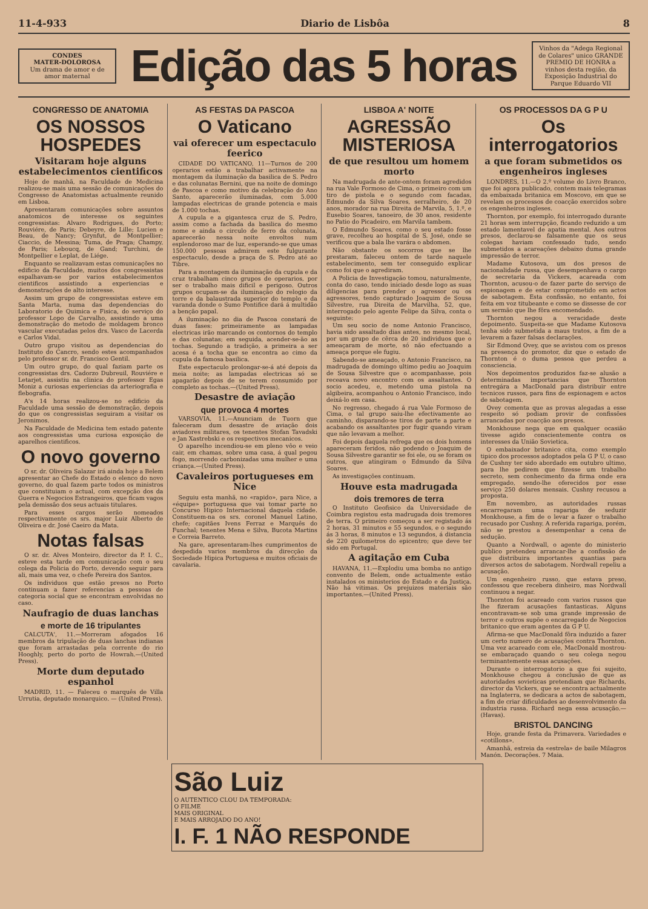11-4-933 Diario de Lisbôa 8
CONDES
MATER-DOLOROSA
Um drama de amor e de amor maternal
Edição das 5 horas
Vinhos da "Adega Regional de Colares" unico GRANDE PREMIO DE HONRA a vinhos desta região, da Exposição Industrial do Parque Eduardo VII
CONGRESSO DE ANATOMIA
OS NOSSOS HOSPEDES
Visitaram hoje alguns estabelecimentos cientificos
Hoje de manhã, na Faculdade de Medicina realizou-se mais uma sessão de comunicações do Congresso de Anatomistas actualmente reunido em Lisboa.
Apresentaram comunicações sobre assuntos anatomicos de interesse os seguintes congressistas: Alvaro Rodrigues, do Porto; Rouviére, de Paris; Debeyre, de Lille; Lucien e Beau, de Nancy; Grynfut, de Montpellier; Ciaccio, de Messina; Tuma, de Praga; Champy, de Paris; Leboucq, de Gand; Turchini, de Montpellier e Leplat, de Liége.
Enquanto se realizavam estas comunicações no edificio da Faculdade, muitos dos congressistas espalhavam-se por varios estabelecimentos cientificos assistindo a experiencias e demonstrações de alto interesse.
Assim um grupo de congressistas esteve em Santa Marta, numa das dependencias do Laboratorio de Quimica e Fisica, do serviço do professor Lopo de Carvalho, assistindo a uma demonstração do metodo de moldagem bronco vascular executadas pelos drs. Vasco de Lacerda e Carlos Vidal.
Outro grupo visitou as dependencias do Instituto do Cancro, sendo estes acompanhados pelo professor sr. dr. Francisco Gentil.
Um outro grupo, do qual faziam parte os congressistas drs. Cadorzo Dubreuil, Rouviére e Letarjet, assistiu na clinica do professor Egas Moniz a curiosas experiencias da arteriografia e flebografia.
A's 14 horas realizou-se no edificio da Faculdade uma sessão de demonstração, depois do que os congressistas seguiram a visitar os Jeronimos.
Na Faculdade de Medicina tem estado patente aos congressistas uma curiosa exposição de aparelhos cientificos.
O novo governo
O sr. dr. Oliveira Salazar irá ainda hoje a Belem apresentar ao Chefe do Estado o elenco do novo governo, do qual fazem parte todos os ministros que constituiam o actual, com excepção dos da Guerra e Negocios Estrangeiros, que ficam vagos pela demissão dos seus actuais titulares.
Para esses cargos serão nomeados respectivamente os srs. major Luiz Alberto de Oliveira e dr. José Caeiro da Mata.
Notas falsas
O sr. dr. Alves Monteiro, director da P. I. C., esteve esta tarde em comunicação com o seu colega da Policia do Porto, devendo seguir para ali, mais uma vez, o chefe Pereira dos Santos.
Os individuos que estão presos no Porto continuam a fazer referencias a pessoas de categoria social que se encontram envolvidas no caso.
Naufragio de duas lanchas
e morte de 16 tripulantes
CALCUTA', 11.—Morreram afogados 16 membros da tripulação de duas lanchas indianas que foram arrastadas pela corrente do rio Hooghly, perto do porto de Howrah.—(United Press).
Morte dum deputado espanhol
MADRID, 11. — Faleceu o marquês de Villa Urrutia, deputado monarquico. — (United Press).
AS FESTAS DA PASCOA
O Vaticano
vai oferecer um espectaculo feerico
CIDADE DO VATICANO, 11—Turnos de 200 operarios estão a trabalhar activamente na montagem da iluminação da basilica de S. Pedro e das colunatas Bernini, que na noite de domingo de Pascoa e como motivo da celebração do Ano Santo, aparecerão iluminadas, com 5.000 lampadas electricas de grande potencia e mais de 1.000 tochas.
A cupula e a gigantesca cruz de S. Pedro, assim como a fachada da basilica do mesmo nome e ainda o circulo de ferro da colunata, aparecerão nessa noite envoltos num esplendoroso mar de luz, esperando-se que umas 150.000 pessoas admirem este fulgurante espectaculo, desde a praça de S. Pedro até ao Tibre.
Para a montagem da iluminação da cupula e da cruz trabalham cinco grupos de operarios, por ser o trabalho mais dificil e perigoso. Outros grupos ocupam-se da iluminação do relogio da torre e da balaustrada superior do templo e da varanda donde o Sumo Pontifice dará á multidão a benção papal.
A iluminação no dia de Pascoa constará de duas fases: primeiramente as lampadas electricas irão marcando os contornos do templo e das colunatas; em seguida, acender-se-ão as tochas. Segundo a tradição, a primeira a ser acesa é a tocha que se encontra ao cimo da cupula da famosa basilica.
Este espectaculo prolongar-se-á até depois da meia noite; as lampadas electricas só se apagarão depois de se terem consumido por completo as tochas.—(United Press).
Desastre de aviação
que provoca 4 mortes
VARSOVIA, 11.—Anunciam de Tuorn que faleceram dum desastre de aviação dois aviadores militares, os tenentes Stofan Tavadski e Jan Xastrebski e os respectivos mecanicos.
O aparelho incendiou-se em pleno vôo e veio cair, em chamas, sobre uma casa, á qual pegou fogo, morrendo carbonizadas uma mulher e uma criança.—(United Press).
Cavaleiros portugueses em Nice
Seguiu esta manhã, no «rapido», para Nice, a «équipe» portuguesa que vai tomar parte no Concurso Hipico Internacional daquela cidade. Constituem-na os srs. coronel Manuel Latino, chefe; capitães Ivens Ferraz e Marquês do Funchal; tenentes Mena e Silva, Bucota Martins e Correia Barreto.
Na gare, apresentaram-lhes cumprimentos de despedida varios membros da direcção da Sociedade Hipica Portuguesa e muitos oficiais de cavalaria.
LISBOA A' NOITE
AGRESSÃO MISTERIOSA
de que resultou um homem morto
Na madrugada de ante-ontem foram agredidos na rua Vale Formoso de Cima, o primeiro com um tiro de pistola e o segundo com facadas, Edmundo da Silva Soares, serralheiro, de 20 anos, morador na rua Direita de Marvila, 5, 1.º, e Eusebio Soares, tanoeiro, de 30 anos, residente no Patio do Picadeiro, em Marvila tambem.
O Edmundo Soares, como o seu estado fosse grave, recolheu ao hospital de S. José, onde se verificou que a bala lhe varára o abdomen.
Não obstante os socorros que se lhe prestaram, faleceu ontem de tarde naquele estabelecimento, sem ter conseguido explicar como foi que o agrediram.
A Policia de Investigação tomou, naturalmente, conta do caso, tendo iniciado desde logo as suas diligencias para prender o agressor ou os agressores, tendo capturado Joaquim de Sousa Silvestre, rua Direita de Marvilha, 52, que, interrogado pelo agente Felipe da Silva, conta o seguinte:
Um seu socio de nome Antonio Francisco, havia sido assaltado dias antes, no mesmo local, por um grupo de cêrca de 20 individuos que o ameaçaram de morte, só não efectuando a ameaça porque ele fugiu.
Sabendo-se ameaçado, o Antonio Francisco, na madrugada de domingo ultimo pediu ao Joaquim de Sousa Silvestre que o acompanhasse, pois receava novo encontro com os assaltantes. O socio acedeu, e, metendo uma pistola na algibeira, acompanhou o Antonio Francisco, indo deixá-lo em casa.
No regresso, chegado á rua Vale Formoso de Cima, o tal grupo saiu-lhe efectivamente ao caminho, disparando-se tiros de parte a parte e acabando os assaltantes por fugir quando viram que não levavam a melhor.
Foi depois daquela refrega que os dois homens apareceram feridos, não podendo o Joaquim de Sousa Silvestre garantir se foi ele, ou se foram os outros, que atingiram o Edmundo da Silva Soares.
As investigações continuam.
Houve esta madrugada
dois tremores de terra
O Instituto Geofisico da Universidade de Coimbra registou esta madrugada dois tremores de terra. O primeiro começou a ser registado ás 2 horas, 31 minutos e 55 segundos, e o segundo ás 3 horas, 8 minutos e 13 segundos, á distancia de 220 quilometros do epicentro; que deve ter sido em Portugal.
A agitação em Cuba
HAVANA, 11.—Explodiu uma bomba no antigo convento de Belem, onde actualmente estão instalados os ministerios do Estado e da Justiça. Não há vitimas. Os prejuizos materiais são importantes.—(United Press).
OS PROCESSOS DA G P U
Os interrogatorios
a que foram submetidos os engenheiros ingleses
LONDRES, 11.—O 2.º volume do Livro Branco, que foi agora publicado, contem mais telegramas da embaixada britanica em Moscovo, em que se revelam os processos de coacção exercidos sobre os engenheiros ingleses.
Thornton, por exemplo, foi interrogado durante 21 horas sem interrupção, ficando reduzido a um estado lamentavel de apatia mental. Aos outros presos, declarou-se falsamente que os seus colegas haviam confessado tudo, sendo submetidos a acareações debaixo duma grande impressão de terror.
Madame Kutosova, um dos presos de nacionalidade russa, que desempenhava o cargo de secretaria da Vickers, acareada com Thornton, acusou-o de fazer parte do serviço de espionagem e de estar comprometido em actos de sabotagem. Esta confissão, no entanto, foi feita em voz titubeante e como se dissesse de cor um sermão que lhe fôra encomendado.
Thornton negou a veracidade deste depoimento. Suspeita-se que Madame Kutosova tenha sido submetida a maus tratos, a fim de a levarem a fazer falsas declarações.
Sir Edmond Ovey, que se avistou com os presos na presença do promotor, diz que o estado de Thornton é o duma pessoa que perdeu a consciencia.
Nos depoimentos produzidos faz-se alusão a determinadas importancias que Thornton entregára a MacDonald para distribuir entre tecnicos russos, para fins de espionagem e actos de sabotagem.
Ovey comenta que as provas alegadas a esse respeito só podiam provir de confissões arrancadas por coacção aos presos.
Monkhouse nega que em qualquer ocasião tivesse agido conscientemente contra os interesses da União Sovietica.
O embaixador britanico cita, como exemplo tipico dos processos adoptados pela G P U, o caso de Cushny ter sido abordado em outubro ultimo, para lhe pedirem que fizesse um trabalho secreto, sem conhecimento da firma onde era empregado, sendo-lhe oferecidos por esse serviço 250 dolares mensais. Cushny recusou a proposta.
Em novembro, as autoridades russas encarregaram uma rapariga de seduzir Monkhouse, a fim de o levar a fazer o trabalho recusado por Cushny. A referida rapariga, porém, não se prestou a desempenhar a cena de sedução.
Quanto a Nordwall, o agente do ministerio publico pretendeu arrancar-lhe a confissão de que distribuira importantes quantias para diversos actos de sabotagem. Nordwall repeliu a acusação.
Um engenheiro russo, que estava preso, confessou que recebera dinheiro, mas Nordwall continuou a negar.
Thornton foi acareado com varios russos que lhe fizeram acusações fantasticas. Alguns encontravam-se sob uma grande impressão de terror e outros supõe o encarregado de Negocios britanico que eram agentes da G P U.
Afirma-se que MacDonald fôra induzido a fazer um certo numero de acusações contra Thornton. Uma vez acareado com ele, MacDonald mostrou-se embaraçado quando o seu colega negou terminantemente essas acusações.
Durante o interrogatorio a que foi sujeito, Monkhouse chegou á conclusão de que as autoridades sovieticas pretendiam que Richards, director da Vickers, que se encontra actualmente na Inglaterra, se dedicara a actos de sabotagem, a fim de criar dificuldades ao desenvolvimento da industria russa. Richard nega essa acusação.—(Havas).
BRISTOL DANCING
Hoje, grande festa da Primavera. Variedades e «cotillons».
Amanhã, estreia da «estrela» de baile Milagros Manón. Decorações. 7 Maia.
São Luiz
O AUTENTICO CLOU DA TEMPORADA:
O FILME
MAIS ORIGINAL
E MAIS ARROJADO DO ANO!
I. F. 1 NÃO RESPONDE